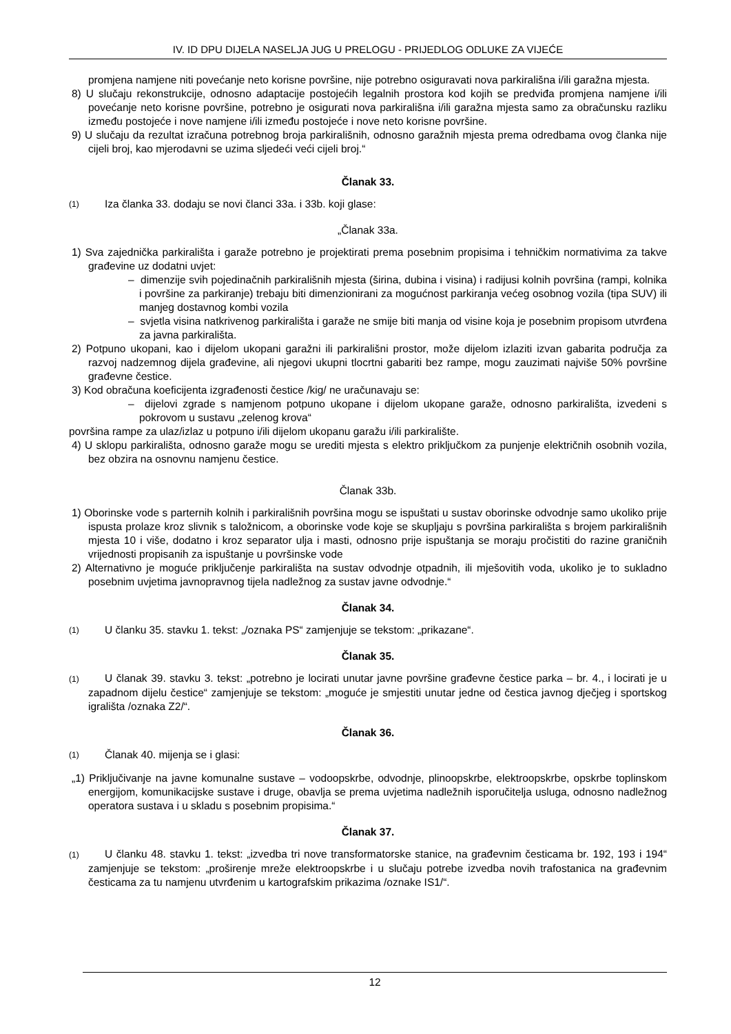IV. ID DPU DIJELA NASELJA JUG U PRELOGU - PRIJEDLOG ODLUKE ZA VIJEĆE
promjena namjene niti povećanje neto korisne površine, nije potrebno osiguravati nova parkirališna i/ili garažna mjesta.
8) U slučaju rekonstrukcije, odnosno adaptacije postojećih legalnih prostora kod kojih se predviđa promjena namjene i/ili povećanje neto korisne površine, potrebno je osigurati nova parkirališna i/ili garažna mjesta samo za obračunsku razliku između postojeće i nove namjene i/ili između postojeće i nove neto korisne površine.
9) U slučaju da rezultat izračuna potrebnog broja parkirališnih, odnosno garažnih mjesta prema odredbama ovog članka nije cijeli broj, kao mjerodavni se uzima sljedeći veći cijeli broj.“
Članak 33.
(1) Iza članka 33. dodaju se novi članci 33a. i 33b. koji glase:
„Članak 33a.
1) Sva zajednička parkirališta i garaže potrebno je projektirati prema posebnim propisima i tehničkim normativima za takve građevine uz dodatni uvjet:
– dimenzije svih pojedinačnih parkirališnih mjesta (širina, dubina i visina) i radijusi kolnih površina (rampi, kolnika i površine za parkiranje) trebaju biti dimenzionirani za mogućnost parkiranja većeg osobnog vozila (tipa SUV) ili manjeg dostavnog kombi vozila
– svjetla visina natkrivenog parkirališta i garaže ne smije biti manja od visine koja je posebnim propisom utvrđena za javna parkirališta.
2) Potpuno ukopani, kao i dijelom ukopani garažni ili parkirališni prostor, može dijelom izlaziti izvan gabarita područja za razvoj nadzemnog dijela građevine, ali njegovi ukupni tlocrtni gabariti bez rampe, mogu zauzimati najviše 50% površine građevne čestice.
3) Kod obračuna koeficijenta izgrađenosti čestice /kig/ ne uračunavaju se:
– dijelovi zgrade s namjenom potpuno ukopane i dijelom ukopane garaže, odnosno parkirališta, izvedeni s pokrovom u sustavu „zelenog krova“
površina rampe za ulaz/izlaz u potpuno i/ili dijelom ukopanu garažu i/ili parkiralište.
4) U sklopu parkirališta, odnosno garaže mogu se urediti mjesta s elektro priključkom za punjenje električnih osobnih vozila, bez obzira na osnovnu namjenu čestice.
Članak 33b.
1) Oborinske vode s parternih kolnih i parkirališnih površina mogu se ispuštati u sustav oborinske odvodnje samo ukoliko prije ispusta prolaze kroz slivnik s taložnicom, a oborinske vode koje se skupljaju s površina parkirališta s brojem parkirališnih mjesta 10 i više, dodatno i kroz separator ulja i masti, odnosno prije ispuštanja se moraju pročistiti do razine graničnih vrijednosti propisanih za ispuštanje u površinske vode
2) Alternativno je moguće priključenje parkirališta na sustav odvodnje otpadnih, ili mješovitih voda, ukoliko je to sukladno posebnim uvjetima javnopravnog tijela nadležnog za sustav javne odvodnje.“
Članak 34.
(1) U članku 35. stavku 1. tekst: „/oznaka PS“ zamjenjuje se tekstom: „prikazane“.
Članak 35.
(1) U članak 39. stavku 3. tekst: „potrebno je locirati unutar javne površine građevne čestice parka – br. 4., i locirati je u zapadnom dijelu čestice“ zamjenjuje se tekstom: „moguće je smjestiti unutar jedne od čestica javnog dječjeg i sportskog igrališta /oznaka Z2/“.
Članak 36.
(1) Članak 40. mijenja se i glasi:
„1) Priključivanje na javne komunalne sustave – vodoopskrbe, odvodnje, plinoopskrbe, elektroopskrbe, opskrbe toplinskom energijom, komunikacijske sustave i druge, obavlja se prema uvjetima nadležnih isporučitelja usluga, odnosno nadležnog operatora sustava i u skladu s posebnim propisima.“
Članak 37.
(1) U članku 48. stavku 1. tekst: „izvedba tri nove transformatorske stanice, na građevnim česticama br. 192, 193 i 194“ zamjenjuje se tekstom: „proširenje mreže elektroopskrbe i u slučaju potrebe izvedba novih trafostanica na građevnim česticama za tu namjenu utvrđenim u kartografskim prikazima /oznake IS1/“.
12